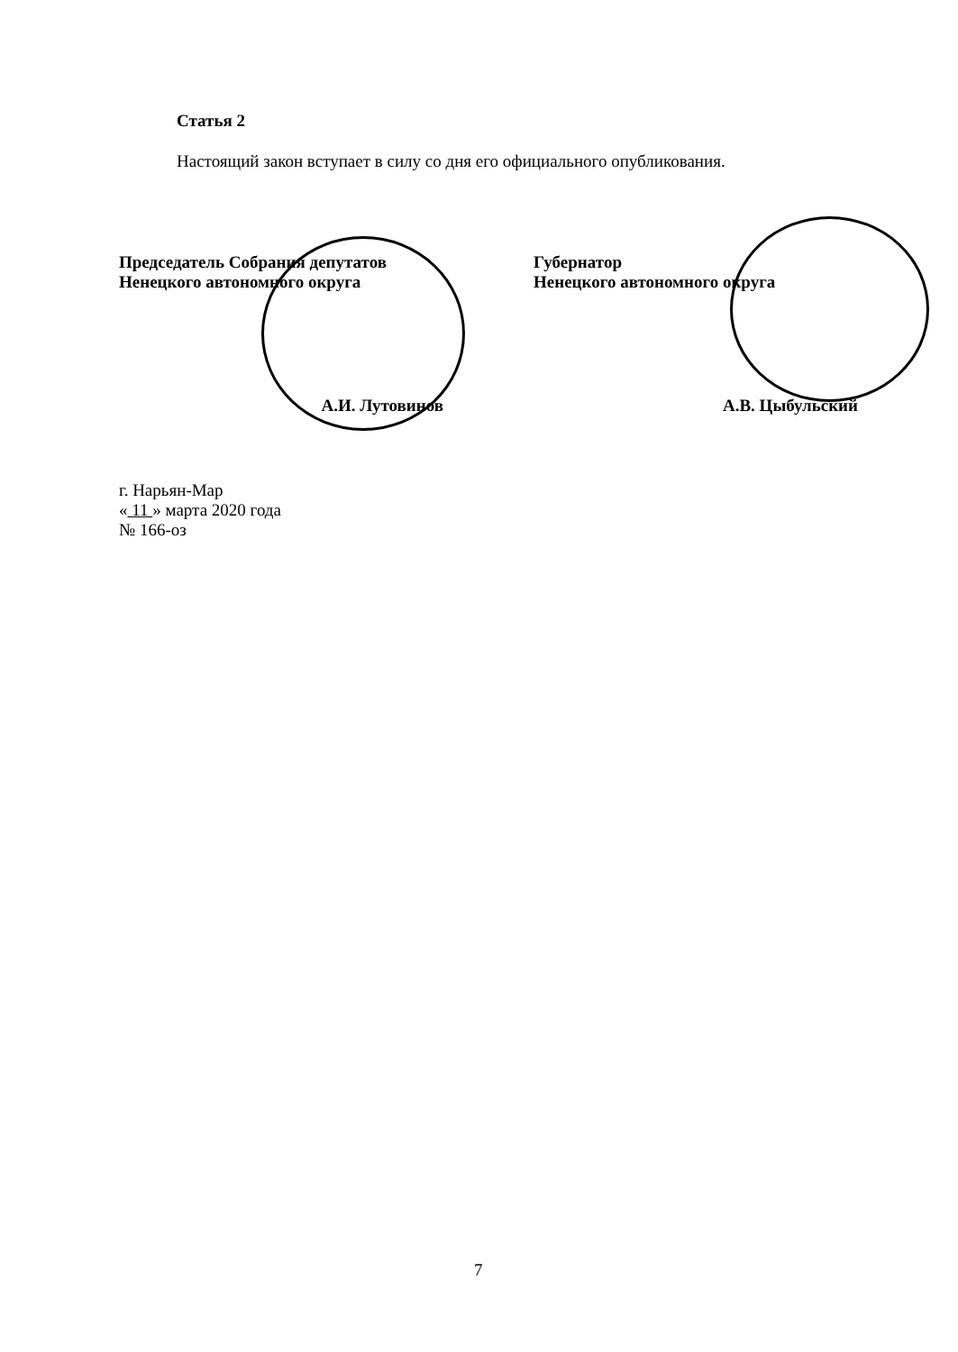Статья 2
Настоящий закон вступает в силу со дня его официального опубликования.
Председатель Собрания депутатов
Ненецкого автономного округа
А.И. Лутовинов
Губернатор
Ненецкого автономного округа
А.В. Цыбульский
г. Нарьян-Мар
« 11 » марта 2020 года
№ 166-оз
7